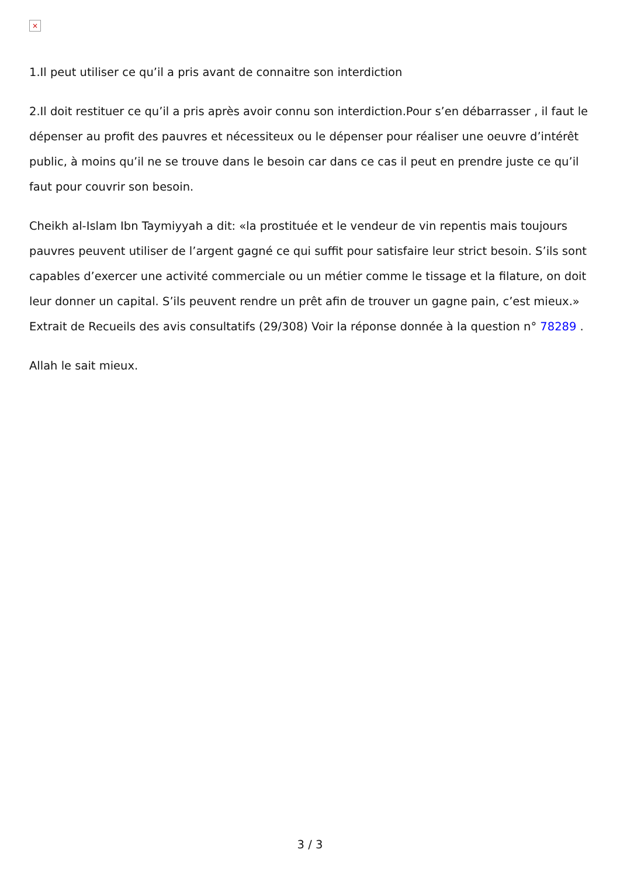×
1.Il peut utiliser ce qu’il a pris avant de connaitre son interdiction
2.Il doit restituer ce qu’il a pris après avoir connu son interdiction.Pour s’en débarrasser , il faut le dépenser au profit des pauvres et nécessiteux ou le dépenser pour réaliser une oeuvre d’intérêt public, à moins qu’il ne se trouve dans le besoin car dans ce cas il peut en prendre juste ce qu’il faut pour couvrir son besoin.
Cheikh al-Islam Ibn Taymiyyah a dit: «la prostituée et le vendeur de vin repentis mais toujours pauvres peuvent utiliser de l’argent gagné ce qui suffit pour satisfaire leur strict besoin. S’ils sont capables d’exercer une activité commerciale ou un métier comme le tissage et la filature, on doit leur donner un capital. S’ils peuvent rendre un prêt afin de trouver un gagne pain, c’est mieux.» Extrait de Recueils des avis consultatifs (29/308) Voir la réponse donnée à la question n° 78289 .
Allah le sait mieux.
3 / 3